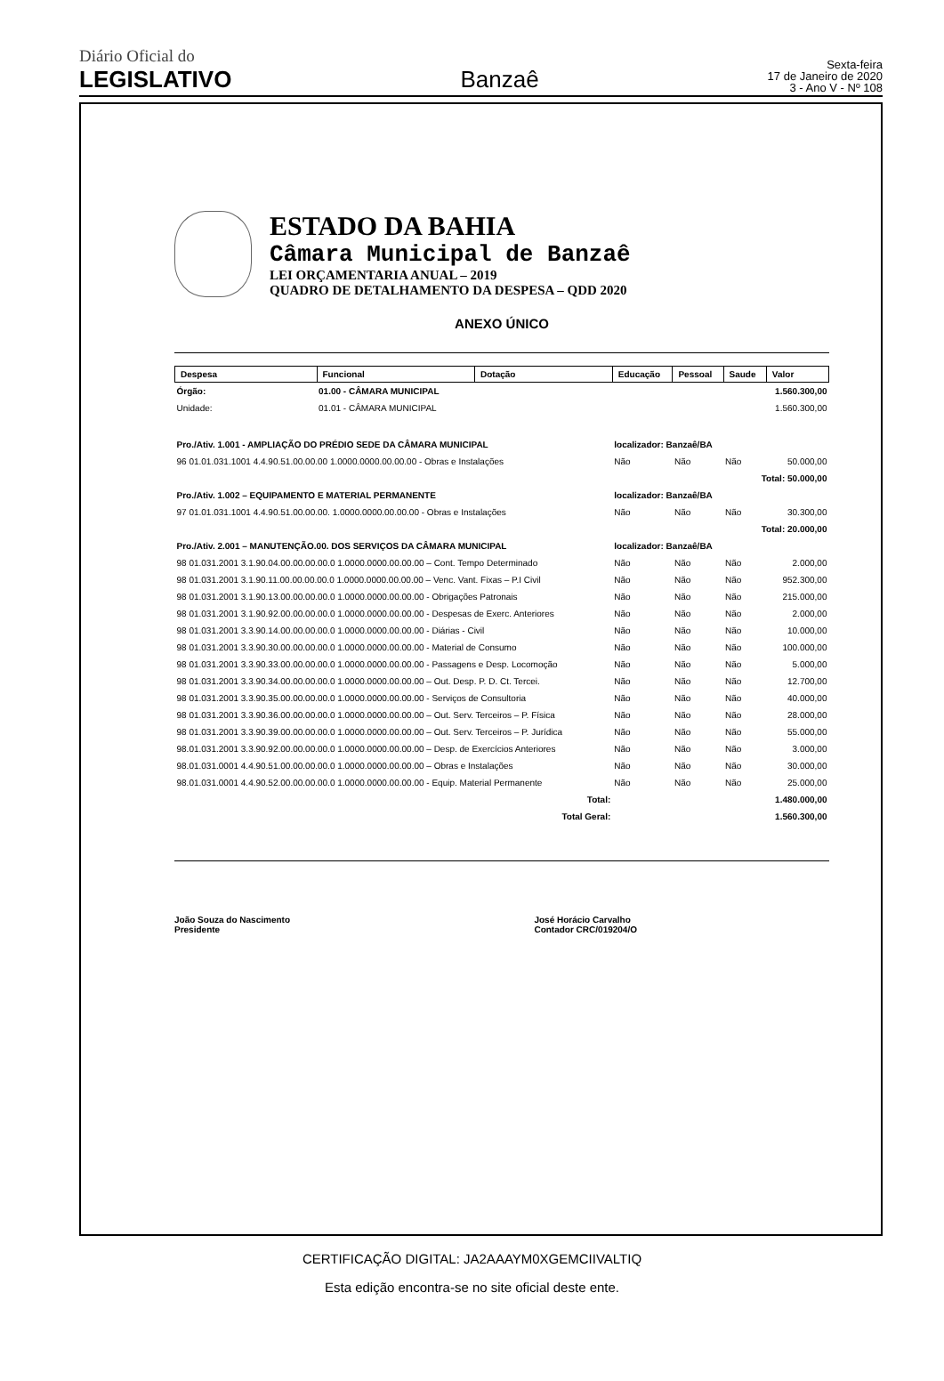Diário Oficial do
LEGISLATIVO
Banzaê
Sexta-feira
17 de Janeiro de 2020
3 - Ano V - Nº 108
ESTADO DA BAHIA
Câmara Municipal de Banzaê
LEI ORÇAMENTARIA ANUAL – 2019
QUADRO DE DETALHAMENTO DA DESPESA – QDD 2020
ANEXO ÚNICO
| Despesa | Funcional | Dotação | Educação | Pessoal | Saude | Valor |
| --- | --- | --- | --- | --- | --- | --- |
| Órgão: | 01.00 - CÂMARA MUNICIPAL | | | | | 1.560.300,00 |
| Unidade: | 01.01 - CÂMARA MUNICIPAL | | | | | 1.560.300,00 |
| Pro./Ativ. 1.001 - AMPLIAÇÃO DO PRÉDIO SEDE DA CÂMARA MUNICIPAL | | | localizador: Banzaê/BA | | | |
| 96 01.01.031.1001 4.4.90.51.00.00.00 1.0000.0000.00.00.00 - Obras e Instalações | | | Não | Não | Não | 50.000,00 |
| Total: 50.000,00 | | | | | | |
| Pro./Ativ. 1.002 – EQUIPAMENTO E MATERIAL PERMANENTE | | | localizador: Banzaê/BA | | | |
| 97 01.01.031.1001 4.4.90.51.00.00.00. 1.0000.0000.00.00.00 - Obras e Instalações | | | Não | Não | Não | 30.300,00 |
| Total: 20.000,00 | | | | | | |
| Pro./Ativ. 2.001 – MANUTENÇÃO.00. DOS SERVIÇOS DA CÂMARA MUNICIPAL | | | localizador: Banzaê/BA | | | |
| 98 01.031.2001 3.1.90.04.00.00.00.00.0 1.0000.0000.00.00.00 – Cont. Tempo Determinado | | | Não | Não | Não | 2.000,00 |
| 98 01.031.2001 3.1.90.11.00.00.00.00.0 1.0000.0000.00.00.00 – Venc. Vant. Fixas – P.I Civil | | | Não | Não | Não | 952.300,00 |
| 98 01.031.2001 3.1.90.13.00.00.00.00.0 1.0000.0000.00.00.00 - Obrigações Patronais | | | Não | Não | Não | 215.000,00 |
| 98 01.031.2001 3.1.90.92.00.00.00.00.0 1.0000.0000.00.00.00 - Despesas de Exerc. Anteriores | | | Não | Não | Não | 2.000,00 |
| 98 01.031.2001 3.3.90.14.00.00.00.00.0 1.0000.0000.00.00.00 - Diárias - Civil | | | Não | Não | Não | 10.000,00 |
| 98 01.031.2001 3.3.90.30.00.00.00.00.0 1.0000.0000.00.00.00 - Material de Consumo | | | Não | Não | Não | 100.000,00 |
| 98 01.031.2001 3.3.90.33.00.00.00.00.0 1.0000.0000.00.00.00 - Passagens e Desp. Locomoção | | | Não | Não | Não | 5.000,00 |
| 98 01.031.2001 3.3.90.34.00.00.00.00.0 1.0000.0000.00.00.00 – Out. Desp. P. D. Ct. Tercei. | | | Não | Não | Não | 12.700,00 |
| 98 01.031.2001 3.3.90.35.00.00.00.00.0 1.0000.0000.00.00.00 - Serviços de Consultoria | | | Não | Não | Não | 40.000,00 |
| 98 01.031.2001 3.3.90.36.00.00.00.00.0 1.0000.0000.00.00.00 – Out. Serv. Terceiros – P. Física | | | Não | Não | Não | 28.000,00 |
| 98 01.031.2001 3.3.90.39.00.00.00.00.0 1.0000.0000.00.00.00 – Out. Serv. Terceiros – P. Jurídica | | | Não | Não | Não | 55.000,00 |
| 98.01.031.2001 3.3.90.92.00.00.00.00.0 1.0000.0000.00.00.00 – Desp. de Exercícios Anteriores | | | Não | Não | Não | 3.000,00 |
| 98.01.031.0001 4.4.90.51.00.00.00.00.0 1.0000.0000.00.00.00 – Obras e Instalações | | | Não | Não | Não | 30.000,00 |
| 98.01.031.0001 4.4.90.52.00.00.00.00.0 1.0000.0000.00.00.00 - Equip. Material Permanente | | | Não | Não | Não | 25.000,00 |
| Total: | | | | | | 1.480.000,00 |
| Total Geral: | | | | | | 1.560.300,00 |
João Souza do Nascimento
Presidente
José Horácio Carvalho
Contador CRC/019204/O
CERTIFICAÇÃO DIGITAL: JA2AAAYM0XGEMCIIVALTIQ
Esta edição encontra-se no site oficial deste ente.